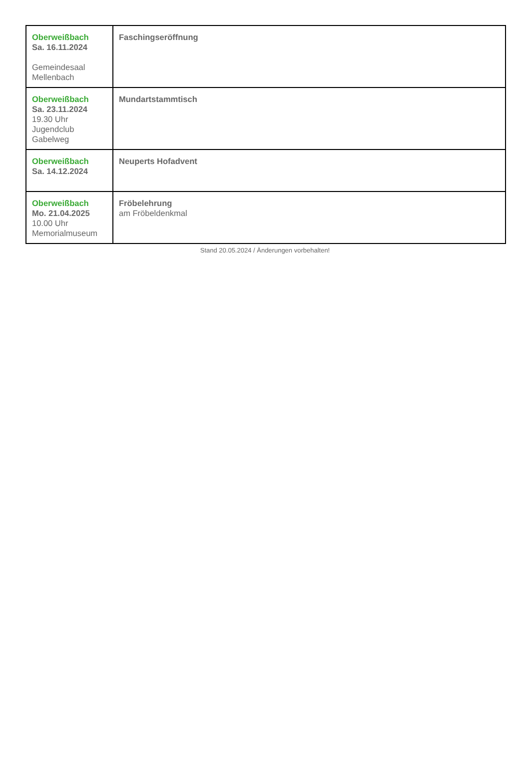| Oberweißbach Sa. 16.11.2024 Gemeindesaal Mellenbach | Faschingseröffnung |
| Oberweißbach Sa. 23.11.2024 19.30 Uhr Jugendclub Gabelweg | Mundartstammtisch |
| Oberweißbach Sa. 14.12.2024 | Neuperts Hofadvent |
| Oberweißbach Mo. 21.04.2025 10.00 Uhr Memorialmuseum | Fröbelehrung am Fröbeldenkmal |
Stand 20.05.2024 / Änderungen vorbehalten!